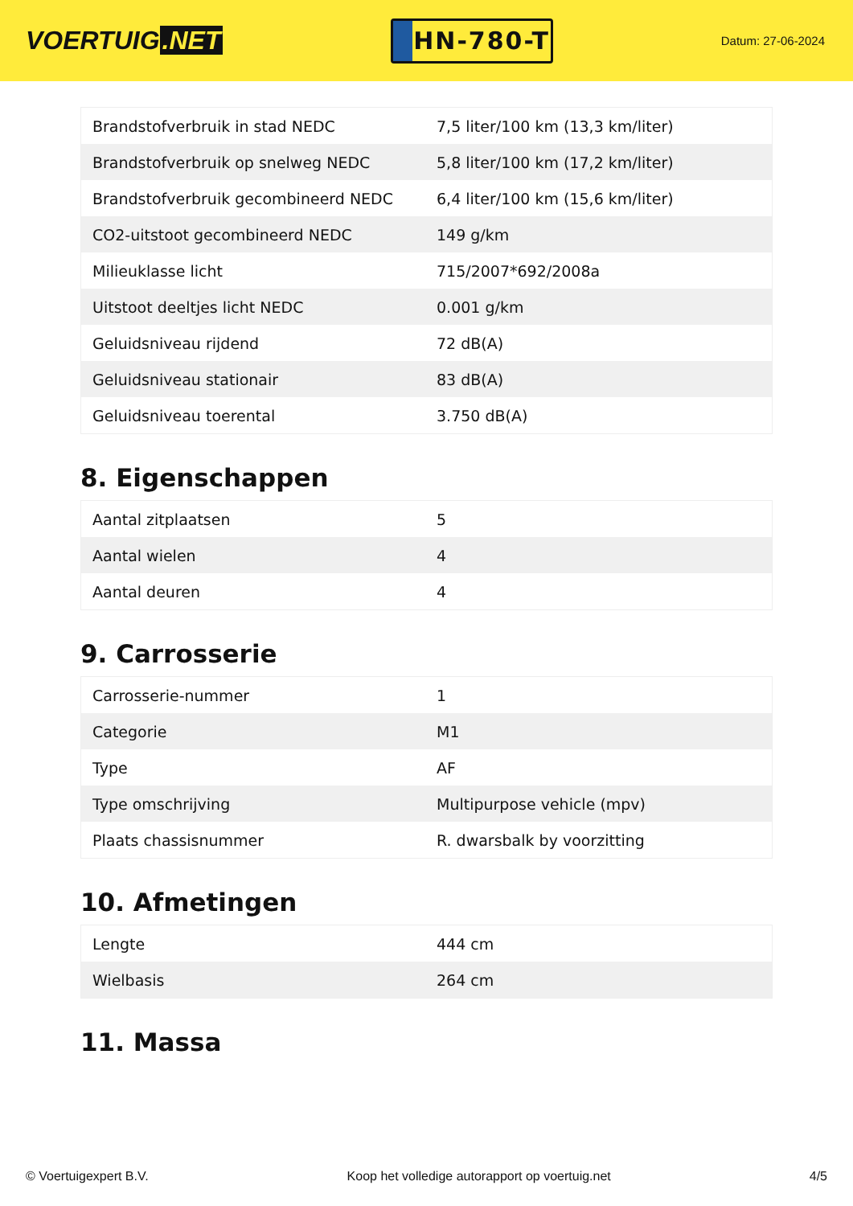VOERTUIG.NET
HN-780-T
Datum: 27-06-2024
| Brandstofverbruik in stad NEDC | 7,5 liter/100 km (13,3 km/liter) |
| Brandstofverbruik op snelweg NEDC | 5,8 liter/100 km (17,2 km/liter) |
| Brandstofverbruik gecombineerd NEDC | 6,4 liter/100 km (15,6 km/liter) |
| CO2-uitstoot gecombineerd NEDC | 149 g/km |
| Milieuklasse licht | 715/2007*692/2008a |
| Uitstoot deeltjes licht NEDC | 0.001 g/km |
| Geluidsniveau rijdend | 72 dB(A) |
| Geluidsniveau stationair | 83 dB(A) |
| Geluidsniveau toerental | 3.750 dB(A) |
8. Eigenschappen
| Aantal zitplaatsen | 5 |
| Aantal wielen | 4 |
| Aantal deuren | 4 |
9. Carrosserie
| Carrosserie-nummer | 1 |
| Categorie | M1 |
| Type | AF |
| Type omschrijving | Multipurpose vehicle (mpv) |
| Plaats chassisnummer | R. dwarsbalk by voorzitting |
10. Afmetingen
| Lengte | 444 cm |
| Wielbasis | 264 cm |
11. Massa
© Voertuigexpert B.V. Koop het volledige autorapport op voertuig.net 4/5